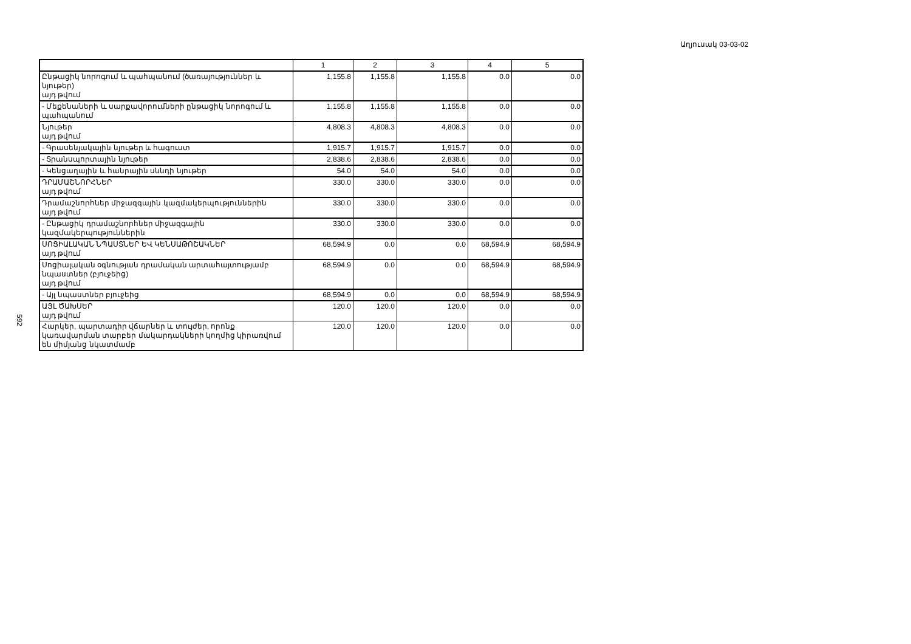Աղյուսակ 03-03-02
592
| | 1 | 2 | 3 | 4 | 5 |
| --- | --- | --- | --- | --- | --- |
| Ընթացիկ նորոգում և պահպանում (ծառայություններ և նյութեր) այդ թվում | 1,155.8 | 1,155.8 | 1,155.8 | 0.0 | 0.0 |
| - Մեքենաների և սարքավորումների ընթացիկ նորոգում և պահպանում | 1,155.8 | 1,155.8 | 1,155.8 | 0.0 | 0.0 |
| Նյութեր այդ թվում | 4,808.3 | 4,808.3 | 4,808.3 | 0.0 | 0.0 |
| - Գրասենյակային նյութեր և հագուստ | 1,915.7 | 1,915.7 | 1,915.7 | 0.0 | 0.0 |
| - Տրանսպորտային նյութեր | 2,838.6 | 2,838.6 | 2,838.6 | 0.0 | 0.0 |
| - Կենցաղային և հանրային սննդի նյութեր | 54.0 | 54.0 | 54.0 | 0.0 | 0.0 |
| ԴՐԱՄԱՇՆՈՐՀՆԵՐ այդ թվում | 330.0 | 330.0 | 330.0 | 0.0 | 0.0 |
| Դրամաշնորհներ միջազգային կազմակերպություններին այդ թվում | 330.0 | 330.0 | 330.0 | 0.0 | 0.0 |
| - Ընթացիկ դրամաշնորհներ միջազգային կազմակերպություններին | 330.0 | 330.0 | 330.0 | 0.0 | 0.0 |
| ՍՈՑԻԱԼԱԿԱՆ ՆՊԱՍՏՆԵՐ ԵՎ ԿԵՆՍԱԹՈՇԱԿՆԵՐ այդ թվում | 68,594.9 | 0.0 | 0.0 | 68,594.9 | 68,594.9 |
| Սոցիալական օգնության դրամական արտահայտությամբ նպաստներ (բյուջեից) այդ թվում | 68,594.9 | 0.0 | 0.0 | 68,594.9 | 68,594.9 |
| - Այլ նպաստներ բյուջեից | 68,594.9 | 0.0 | 0.0 | 68,594.9 | 68,594.9 |
| ԱՅԼ ԾԱԽՍԵՐ այդ թվում | 120.0 | 120.0 | 120.0 | 0.0 | 0.0 |
| Հարկեր, պարտադիր վճարներ և տույժեր, որոնք կառավարման տարբեր մակարդակների կողմից կիրառվում են միմյանց նկատմամբ | 120.0 | 120.0 | 120.0 | 0.0 | 0.0 |